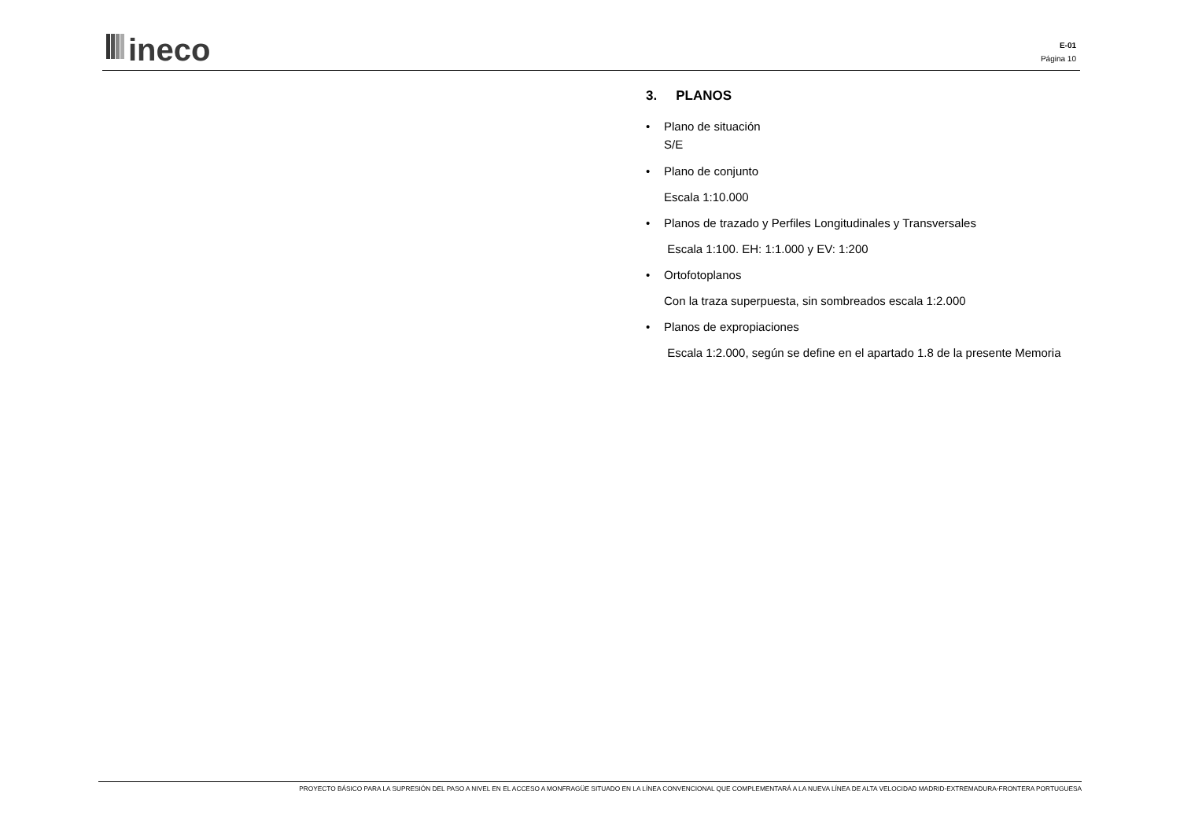ineco
E-01
Página 10
3. PLANOS
• Plano de situación
S/E
• Plano de conjunto
Escala 1:10.000
• Planos de trazado y Perfiles Longitudinales y Transversales
Escala 1:100. EH: 1:1.000 y EV: 1:200
• Ortofotoplanos
Con la traza superpuesta, sin sombreados escala 1:2.000
• Planos de expropiaciones
Escala 1:2.000, según se define en el apartado 1.8 de la presente Memoria
PROYECTO BÁSICO PARA LA SUPRESIÓN DEL PASO A NIVEL EN EL ACCESO A MONFRAGÜE SITUADO EN LA LÍNEA CONVENCIONAL QUE COMPLEMENTARÁ A LA NUEVA LÍNEA DE ALTA VELOCIDAD MADRID-EXTREMADURA-FRONTERA PORTUGUESA